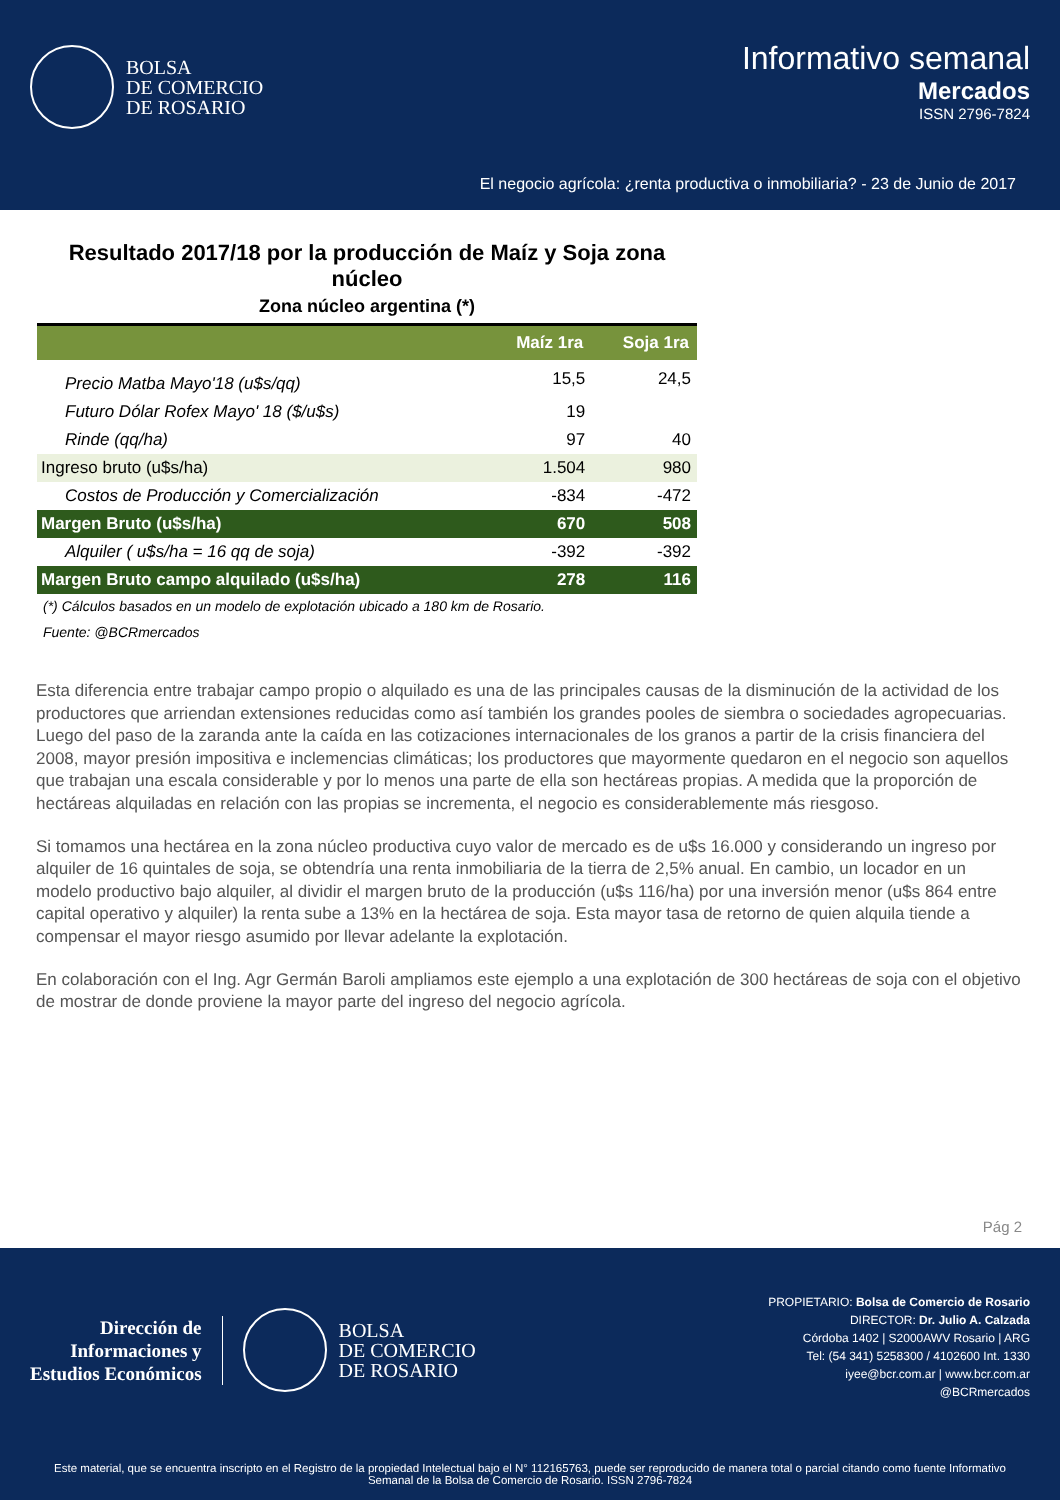BOLSA
DE COMERCIO
DE ROSARIO
Informativo semanal
Mercados
ISSN 2796-7824
El negocio agrícola: ¿renta productiva o inmobiliaria? - 23 de Junio de 2017
Resultado 2017/18 por la producción de Maíz y Soja zona núcleo
Zona núcleo argentina (*)
| | Maíz 1ra | Soja 1ra |
| --- | --- | --- |
| Precio Matba Mayo'18 (u$s/qq) | 15,5 | 24,5 |
| Futuro Dólar Rofex Mayo' 18 ($/u$s) | 19 | |
| Rinde (qq/ha) | 97 | 40 |
| Ingreso bruto (u$s/ha) | 1.504 | 980 |
| Costos de Producción y Comercialización | -834 | -472 |
| Margen Bruto (u$s/ha) | 670 | 508 |
| Alquiler ( u$s/ha = 16 qq de soja) | -392 | -392 |
| Margen Bruto campo alquilado (u$s/ha) | 278 | 116 |
(*) Cálculos basados en un modelo de explotación ubicado a 180 km de Rosario.
Fuente: @BCRmercados
Esta diferencia entre trabajar campo propio o alquilado es una de las principales causas de la disminución de la actividad de los productores que arriendan extensiones reducidas como así también los grandes pooles de siembra o sociedades agropecuarias. Luego del paso de la zaranda ante la caída en las cotizaciones internacionales de los granos a partir de la crisis financiera del 2008, mayor presión impositiva e inclemencias climáticas; los productores que mayormente quedaron en el negocio son aquellos que trabajan una escala considerable y por lo menos una parte de ella son hectáreas propias. A medida que la proporción de hectáreas alquiladas en relación con las propias se incrementa, el negocio es considerablemente más riesgoso.
Si tomamos una hectárea en la zona núcleo productiva cuyo valor de mercado es de u$s 16.000 y considerando un ingreso por alquiler de 16 quintales de soja, se obtendría una renta inmobiliaria de la tierra de 2,5% anual. En cambio, un locador en un modelo productivo bajo alquiler, al dividir el margen bruto de la producción (u$s 116/ha) por una inversión menor (u$s 864 entre capital operativo y alquiler) la renta sube a 13% en la hectárea de soja. Esta mayor tasa de retorno de quien alquila tiende a compensar el mayor riesgo asumido por llevar adelante la explotación.
En colaboración con el Ing. Agr Germán Baroli ampliamos este ejemplo a una explotación de 300 hectáreas de soja con el objetivo de mostrar de donde proviene la mayor parte del ingreso del negocio agrícola.
Pág 2
Dirección de
Informaciones y
Estudios Económicos
BOLSA
DE COMERCIO
DE ROSARIO
PROPIETARIO: Bolsa de Comercio de Rosario
DIRECTOR: Dr. Julio A. Calzada
Córdoba 1402 | S2000AWV Rosario | ARG
Tel: (54 341) 5258300 / 4102600 Int. 1330
iyee@bcr.com.ar | www.bcr.com.ar
@BCRmercados
Este material, que se encuentra inscripto en el Registro de la propiedad Intelectual bajo el N° 112165763, puede ser reproducido de manera total o parcial citando como fuente Informativo Semanal de la Bolsa de Comercio de Rosario. ISSN 2796-7824